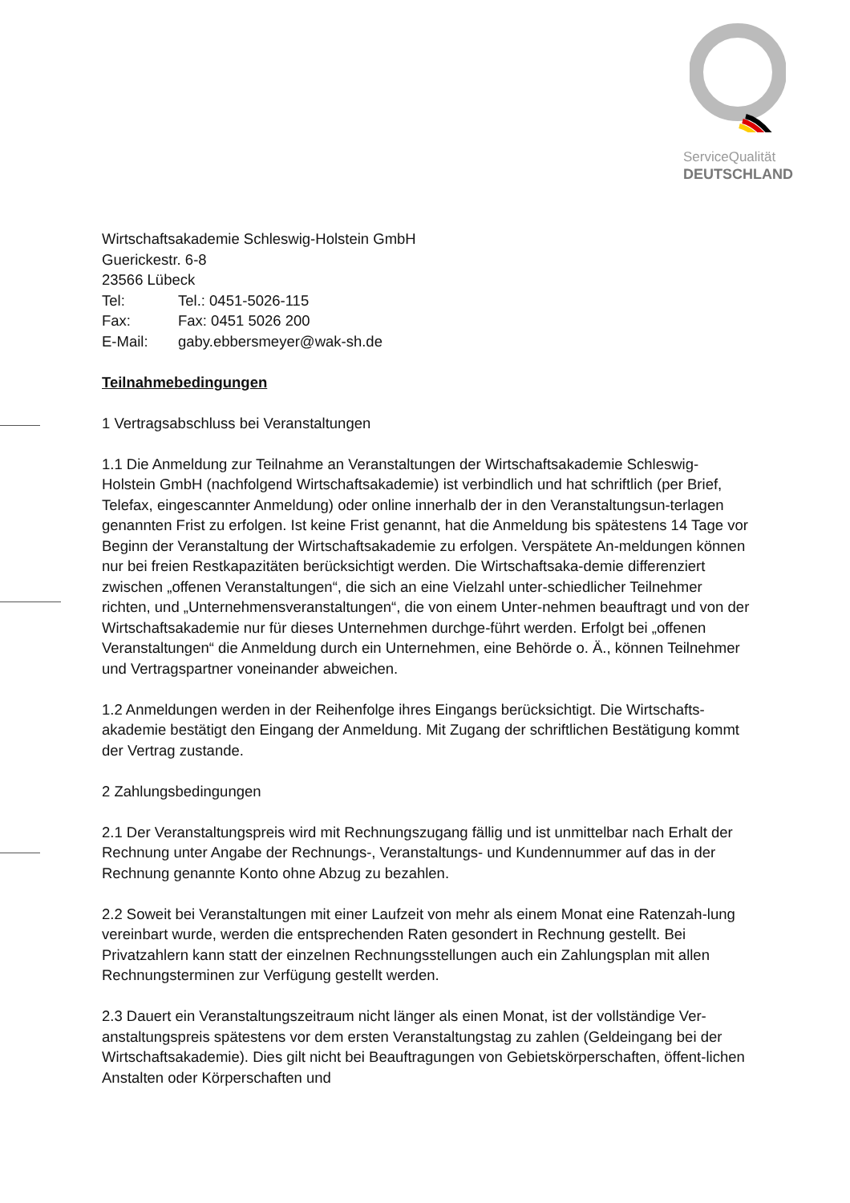ServiceQualität
DEUTSCHLAND
Wirtschaftsakademie Schleswig-Holstein GmbH
Guerickestr. 6-8
23566 Lübeck
Tel: Tel.: 0451-5026-115
Fax: Fax: 0451 5026 200
E-Mail: gaby.ebbersmeyer@wak-sh.de
Teilnahmebedingungen
1 Vertragsabschluss bei Veranstaltungen
1.1 Die Anmeldung zur Teilnahme an Veranstaltungen der Wirtschaftsakademie Schleswig-Holstein GmbH (nachfolgend Wirtschaftsakademie) ist verbindlich und hat schriftlich (per Brief, Telefax, eingescannter Anmeldung) oder online innerhalb der in den Veranstaltungsun-terlagen genannten Frist zu erfolgen. Ist keine Frist genannt, hat die Anmeldung bis spätestens 14 Tage vor Beginn der Veranstaltung der Wirtschaftsakademie zu erfolgen. Verspätete An-meldungen können nur bei freien Restkapazitäten berücksichtigt werden. Die Wirtschaftsaka-demie differenziert zwischen „offenen Veranstaltungen“, die sich an eine Vielzahl unter-schiedlicher Teilnehmer richten, und „Unternehmensveranstaltungen“, die von einem Unter-nehmen beauftragt und von der Wirtschaftsakademie nur für dieses Unternehmen durchge-führt werden. Erfolgt bei „offenen Veranstaltungen“ die Anmeldung durch ein Unternehmen, eine Behörde o. Ä., können Teilnehmer und Vertragspartner voneinander abweichen.
1.2 Anmeldungen werden in der Reihenfolge ihres Eingangs berücksichtigt. Die Wirtschafts-akademie bestätigt den Eingang der Anmeldung. Mit Zugang der schriftlichen Bestätigung kommt der Vertrag zustande.
2 Zahlungsbedingungen
2.1 Der Veranstaltungspreis wird mit Rechnungszugang fällig und ist unmittelbar nach Erhalt der Rechnung unter Angabe der Rechnungs-, Veranstaltungs- und Kundennummer auf das in der Rechnung genannte Konto ohne Abzug zu bezahlen.
2.2 Soweit bei Veranstaltungen mit einer Laufzeit von mehr als einem Monat eine Ratenzah-lung vereinbart wurde, werden die entsprechenden Raten gesondert in Rechnung gestellt. Bei Privatzahlern kann statt der einzelnen Rechnungsstellungen auch ein Zahlungsplan mit allen Rechnungsterminen zur Verfügung gestellt werden.
2.3 Dauert ein Veranstaltungszeitraum nicht länger als einen Monat, ist der vollständige Ver-anstaltungspreis spätestens vor dem ersten Veranstaltungstag zu zahlen (Geldeingang bei der Wirtschaftsakademie). Dies gilt nicht bei Beauftragungen von Gebietskörperschaften, öffent-lichen Anstalten oder Körperschaften und